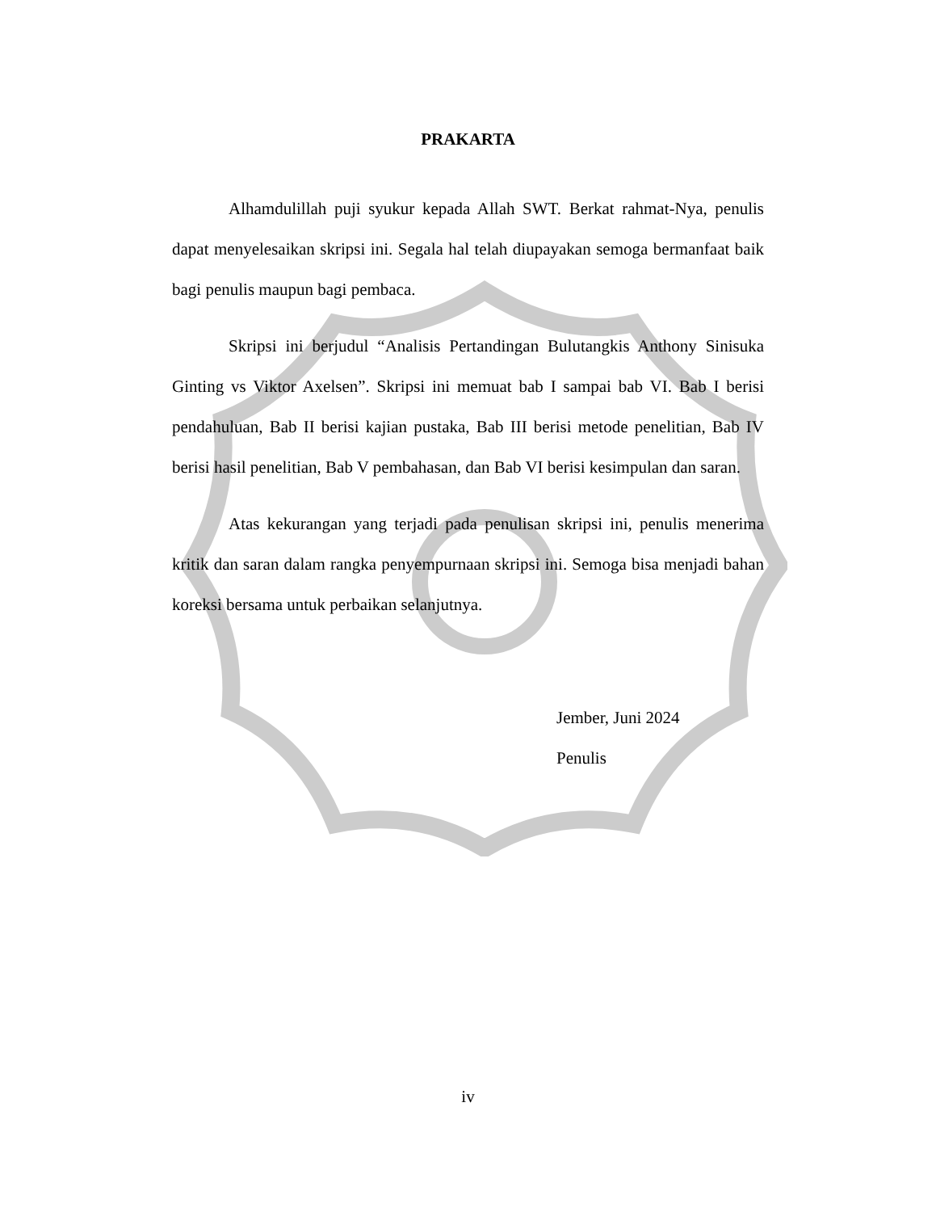PRAKARTA
Alhamdulillah puji syukur kepada Allah SWT. Berkat rahmat-Nya, penulis dapat menyelesaikan skripsi ini. Segala hal telah diupayakan semoga bermanfaat baik bagi penulis maupun bagi pembaca.
Skripsi ini berjudul “Analisis Pertandingan Bulutangkis Anthony Sinisuka Ginting vs Viktor Axelsen”. Skripsi ini memuat bab I sampai bab VI. Bab I berisi pendahuluan, Bab II berisi kajian pustaka, Bab III berisi metode penelitian, Bab IV berisi hasil penelitian, Bab V pembahasan, dan Bab VI berisi kesimpulan dan saran.
Atas kekurangan yang terjadi pada penulisan skripsi ini, penulis menerima kritik dan saran dalam rangka penyempurnaan skripsi ini. Semoga bisa menjadi bahan koreksi bersama untuk perbaikan selanjutnya.
Jember, Juni 2024
Penulis
iv